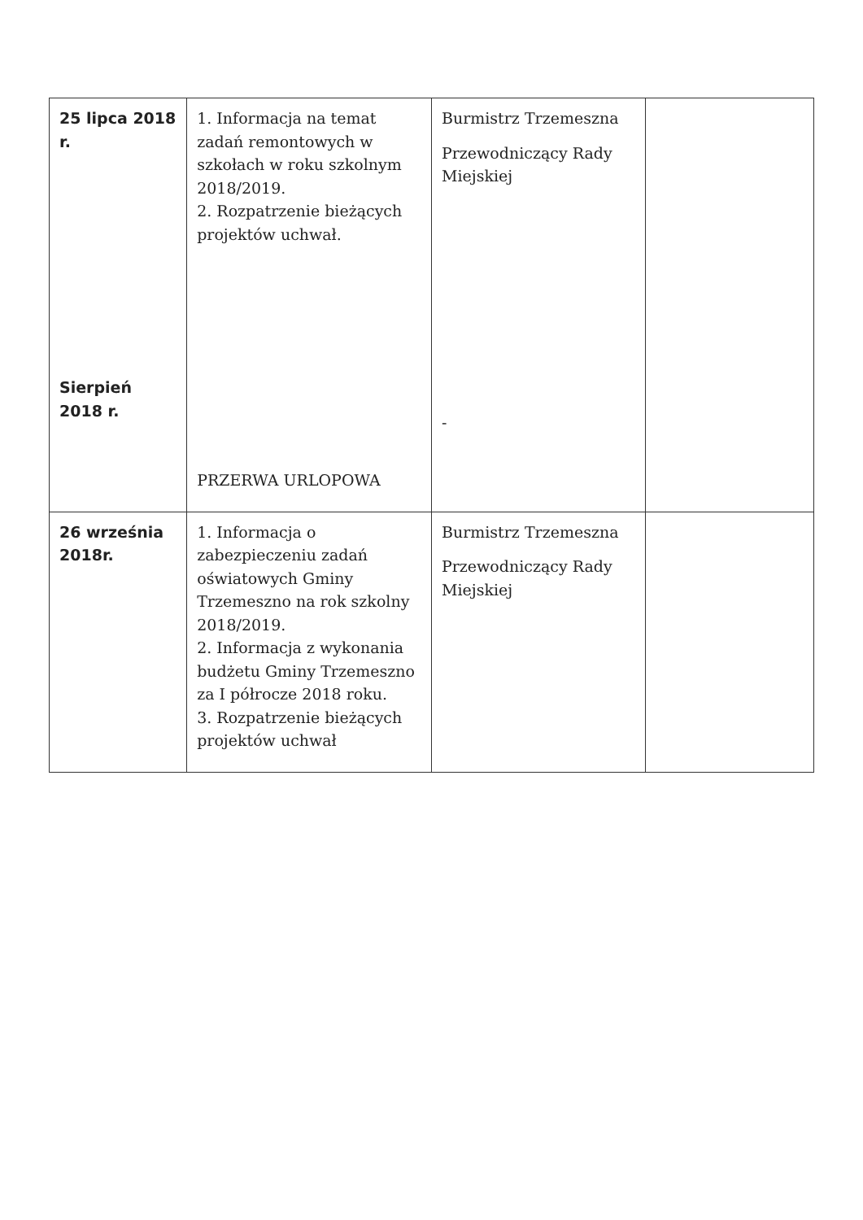| 25 lipca 2018 r. Sierpień 2018 r. | 1. Informacja na temat zadań remontowych w szkołach w roku szkolnym 2018/2019. 2. Rozpatrzenie bieżących projektów uchwał. PRZERWA URLOPOWA | Burmistrz Trzemeszna Przewodniczący Rady Miejskiej - | |
| 26 września 2018r. | 1. Informacja o zabezpieczeniu zadań oświatowych Gminy Trzemeszno na rok szkolny 2018/2019. 2. Informacja z wykonania budżetu Gminy Trzemeszno za I półrocze 2018 roku. 3. Rozpatrzenie bieżących projektów uchwał | Burmistrz Trzemeszna Przewodniczący Rady Miejskiej | |